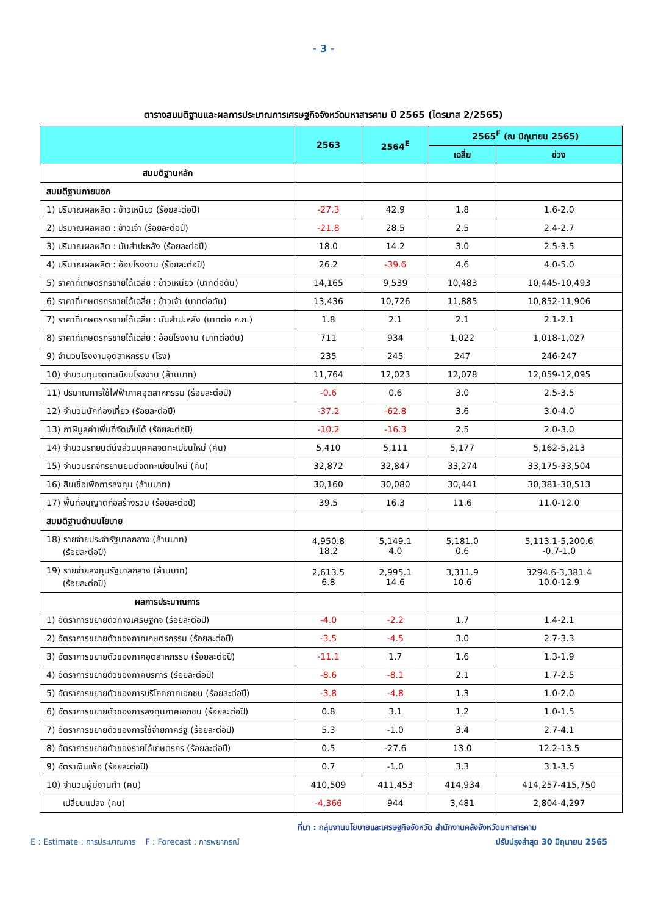- 3 -
ตารางสมมติฐานและผลการประมาณการเศรษฐกิจจังหวัดมหาสารคาม ปี 2565 (ไตรมาส 2/2565)
| | 2563 | 2564<sup>E</sup> | 2565<sup>F</sup> (ณ มิถุนายน 2565) | |
| --- | --- | --- | --- | --- |
| | | | เฉลี่ย | ช่วง |
| สมมติฐานหลัก | | | | |
| สมมติฐานภายนอก | | | | |
| 1) ปริมาณผลผลิต : ข้าวเหนียว (ร้อยละต่อปี) | -27.3 | 42.9 | 1.8 | 1.6-2.0 |
| 2) ปริมาณผลผลิต : ข้าวเจ้า (ร้อยละต่อปี) | -21.8 | 28.5 | 2.5 | 2.4-2.7 |
| 3) ปริมาณผลผลิต : มันสำปะหลัง (ร้อยละต่อปี) | 18.0 | 14.2 | 3.0 | 2.5-3.5 |
| 4) ปริมาณผลผลิต : อ้อยโรงงาน (ร้อยละต่อปี) | 26.2 | -39.6 | 4.6 | 4.0-5.0 |
| 5) ราคาที่เกษตรกรขายได้เฉลี่ย : ข้าวเหนียว (บาทต่อตัน) | 14,165 | 9,539 | 10,483 | 10,445-10,493 |
| 6) ราคาที่เกษตรกรขายได้เฉลี่ย : ข้าวเจ้า (บาทต่อตัน) | 13,436 | 10,726 | 11,885 | 10,852-11,906 |
| 7) ราคาที่เกษตรกรขายได้เฉลี่ย : มันสำปะหลัง (บาทต่อ ก.ก.) | 1.8 | 2.1 | 2.1 | 2.1-2.1 |
| 8) ราคาที่เกษตรกรขายได้เฉลี่ย : อ้อยโรงงาน (บาทต่อตัน) | 711 | 934 | 1,022 | 1,018-1,027 |
| 9) จำนวนโรงงานอุตสาหกรรม (โรง) | 235 | 245 | 247 | 246-247 |
| 10) จำนวนทุนจดทะเบียนโรงงาน (ล้านบาท) | 11,764 | 12,023 | 12,078 | 12,059-12,095 |
| 11) ปริมาณการใช้ไฟฟ้าภาคอุตสาหกรรม (ร้อยละต่อปี) | -0.6 | 0.6 | 3.0 | 2.5-3.5 |
| 12) จำนวนนักท่องเที่ยว (ร้อยละต่อปี) | -37.2 | -62.8 | 3.6 | 3.0-4.0 |
| 13) ภาษีมูลค่าเพิ่มที่จัดเก็บได้ (ร้อยละต่อปี) | -10.2 | -16.3 | 2.5 | 2.0-3.0 |
| 14) จำนวนรถยนต์นั่งส่วนบุคคลจดทะเบียนใหม่ (คัน) | 5,410 | 5,111 | 5,177 | 5,162-5,213 |
| 15) จำนวนรถจักรยานยนต์จดทะเบียนใหม่ (คัน) | 32,872 | 32,847 | 33,274 | 33,175-33,504 |
| 16) สินเชื่อเพื่อการลงทุน (ล้านบาท) | 30,160 | 30,080 | 30,441 | 30,381-30,513 |
| 17) พื้นที่อนุญาตก่อสร้างรวม (ร้อยละต่อปี) | 39.5 | 16.3 | 11.6 | 11.0-12.0 |
| สมมติฐานด้านนโยบาย | | | | |
| 18) รายจ่ายประจำรัฐบาลกลาง (ล้านบาท) (ร้อยละต่อปี) | 4,950.8 18.2 | 5,149.1 4.0 | 5,181.0 0.6 | 5,113.1-5,200.6 -0.7-1.0 |
| 19) รายจ่ายลงทุนรัฐบาลกลาง (ล้านบาท) (ร้อยละต่อปี) | 2,613.5 6.8 | 2,995.1 14.6 | 3,311.9 10.6 | 3294.6-3,381.4 10.0-12.9 |
| ผลการประมาณการ | | | | |
| 1) อัตราการขยายตัวทางเศรษฐกิจ (ร้อยละต่อปี) | -4.0 | -2.2 | 1.7 | 1.4-2.1 |
| 2) อัตราการขยายตัวของภาคเกษตรกรรม (ร้อยละต่อปี) | -3.5 | -4.5 | 3.0 | 2.7-3.3 |
| 3) อัตราการขยายตัวของภาคอุตสาหกรรม (ร้อยละต่อปี) | -11.1 | 1.7 | 1.6 | 1.3-1.9 |
| 4) อัตราการขยายตัวของภาคบริการ (ร้อยละต่อปี) | -8.6 | -8.1 | 2.1 | 1.7-2.5 |
| 5) อัตราการขยายตัวของการบริโภคภาคเอกชน (ร้อยละต่อปี) | -3.8 | -4.8 | 1.3 | 1.0-2.0 |
| 6) อัตราการขยายตัวของการลงทุนภาคเอกชน (ร้อยละต่อปี) | 0.8 | 3.1 | 1.2 | 1.0-1.5 |
| 7) อัตราการขยายตัวของการใช้จ่ายภาครัฐ (ร้อยละต่อปี) | 5.3 | -1.0 | 3.4 | 2.7-4.1 |
| 8) อัตราการขยายตัวของรายได้เกษตรกร (ร้อยละต่อปี) | 0.5 | -27.6 | 13.0 | 12.2-13.5 |
| 9) อัตราเงินเฟ้อ (ร้อยละต่อปี) | 0.7 | -1.0 | 3.3 | 3.1-3.5 |
| 10) จำนวนผู้มีงานทำ (คน) | 410,509 | 411,453 | 414,934 | 414,257-415,750 |
| เปลี่ยนแปลง (คน) | -4,366 | 944 | 3,481 | 2,804-4,297 |
ที่มา : กลุ่มงานนโยบายและเศรษฐกิจจังหวัด สำนักงานคลังจังหวัดมหาสารคาม
E : Estimate : การประมาณการ F : Forecast : การพยากรณ์ ปรับปรุงล่าสุด 30 มิถุนายน 2565